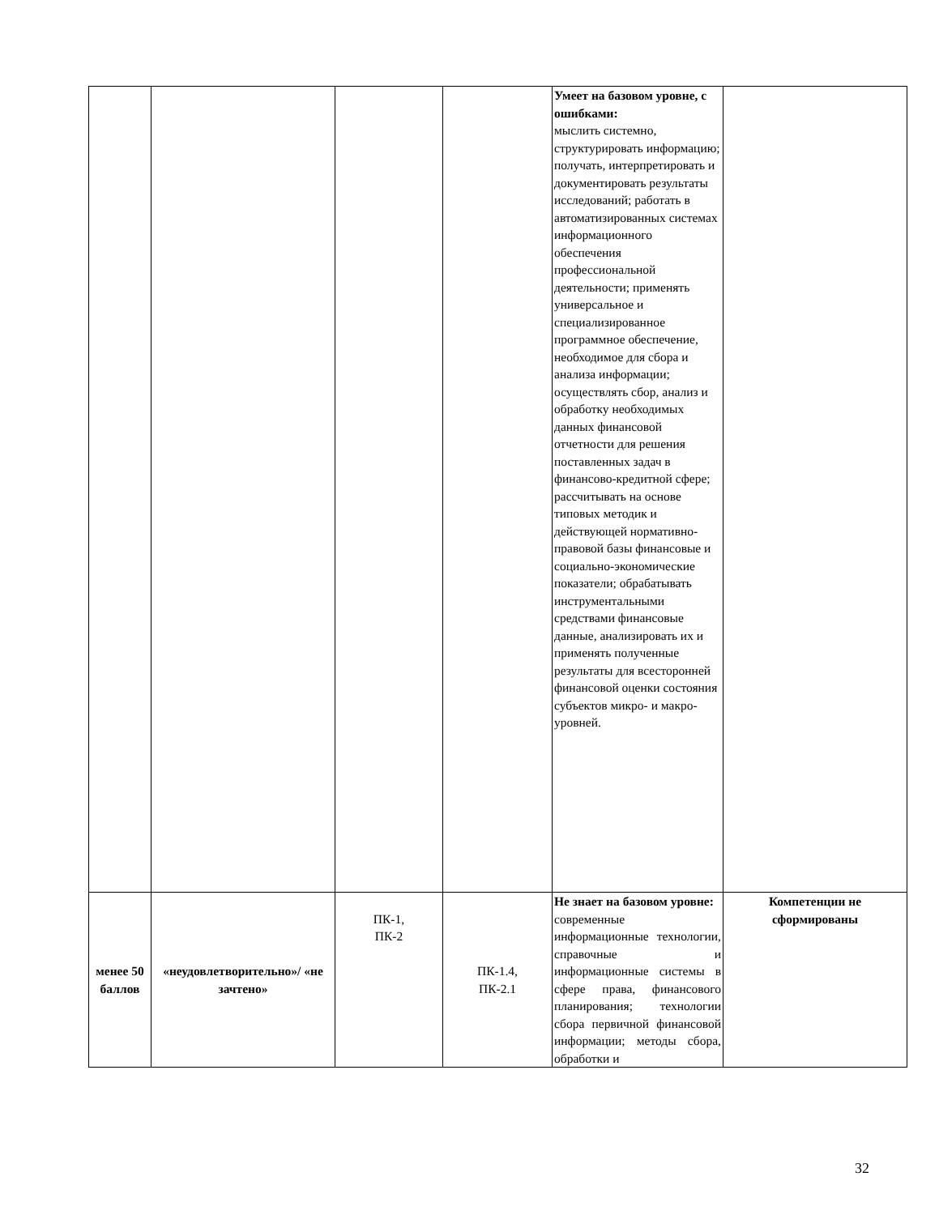| | | | | Умеет на базовом уровне, с ошибками: мыслить системно, структурировать информацию; получать, интерпретировать и документировать результаты исследований; работать в автоматизированных системах информационного обеспечения профессиональной деятельности; применять универсальное и специализированное программное обеспечение, необходимое для сбора и анализа информации; осуществлять сбор, анализ и обработку необходимых данных финансовой отчетности для решения поставленных задач в финансово-кредитной сфере; рассчитывать на основе типовых методик и действующей нормативно-правовой базы финансовые и социально-экономические показатели; обрабатывать инструментальными средствами финансовые данные, анализировать их и применять полученные результаты для всесторонней финансовой оценки состояния субъектов микро- и макро-уровней. | |
| менее 50 баллов | «неудовлетворительно»/ «не зачтено» | ПК-1, ПК-2 | ПК-1.4, ПК-2.1 | Не знает на базовом уровне: современные информационные технологии, справочные и информационные системы в сфере права, финансового планирования; технологии сбора первичной финансовой информации; методы сбора, обработки и | Компетенции не сформированы |
32